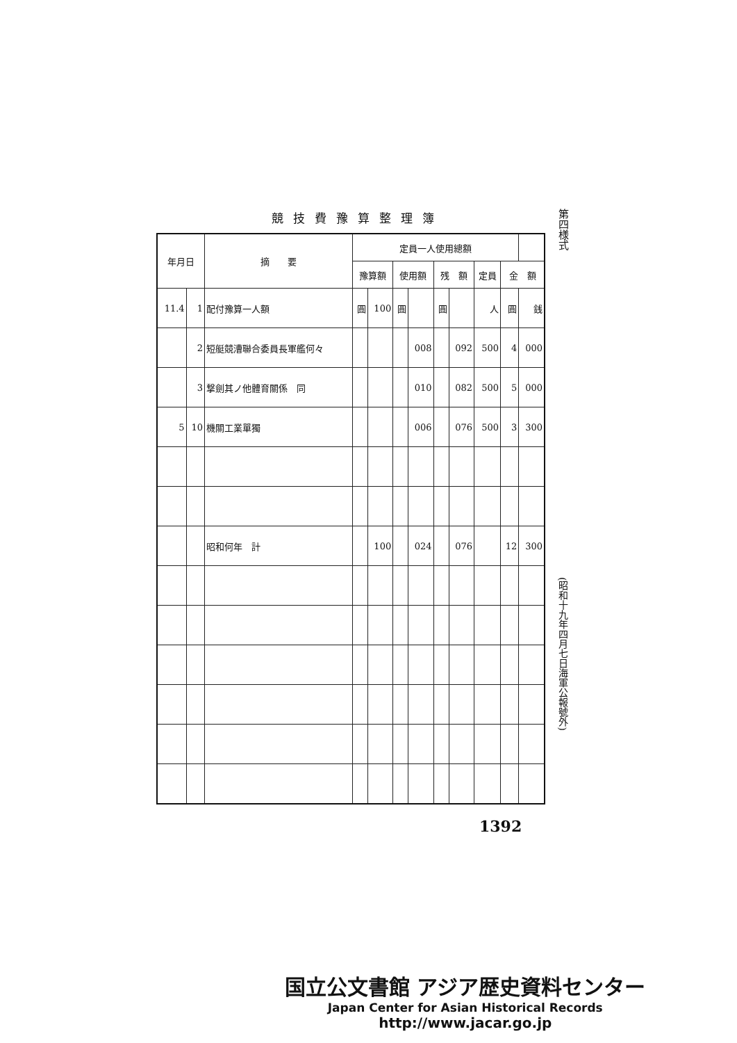第四様式
競技費豫算整理簿
| 年月日 | | 摘 要 | 定員一人使用總額 | | | | | | | | |
| --- | --- | --- | --- | --- | --- | --- | --- | --- | --- | --- | --- |
| | | | 豫算額 | | 使用額 | | 残 額 | | 定員 | 金 額 | |
| 11.4 | 1 | 配付豫算一人額 | 圓 | 100 | 圓 | | 圓 | | 人 | 圓 | 銭 |
| | 2 | 短艇競漕聯合委員長軍艦何々 | | | | 008 | | 092 | 500 | 4 | 000 |
| | 3 | 撃劍其ノ他體育關係 同 | | | | 010 | | 082 | 500 | 5 | 000 |
| 5 | 10 | 機關工業單獨 | | | | 006 | | 076 | 500 | 3 | 300 |
| | | 昭和何年 計 | | 100 | | 024 | | 076 | | 12 | 300 |
(昭和十九年四月七日海軍公報號外)
1392
国立公文書館 アジア歴史資料センター
Japan Center for Asian Historical Records
http://www.jacar.go.jp